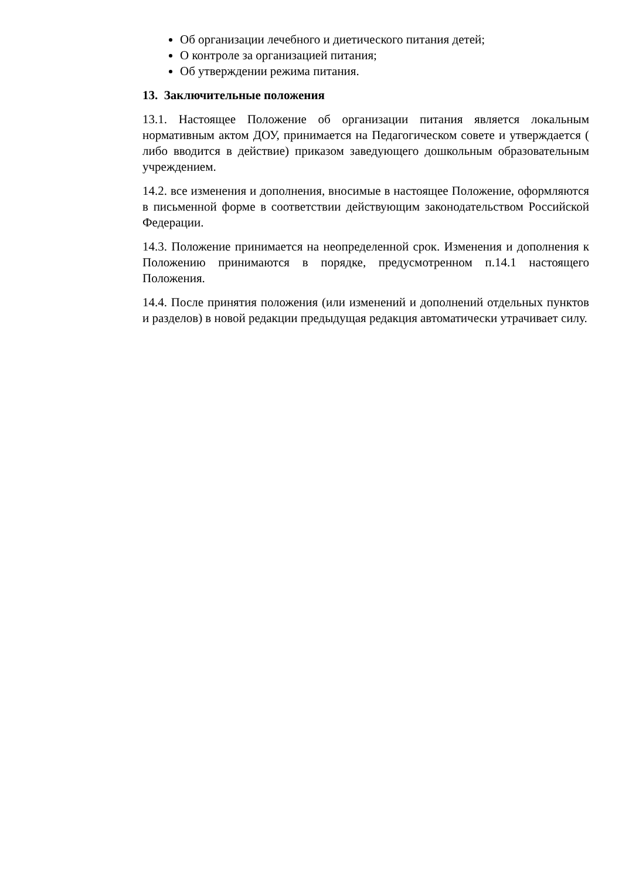Об организации лечебного и диетического питания детей;
О контроле за организацией питания;
Об утверждении режима питания.
13. Заключительные положения
13.1. Настоящее Положение об организации питания является локальным нормативным актом ДОУ, принимается на Педагогическом совете и утверждается ( либо вводится в действие) приказом заведующего дошкольным образовательным учреждением.
14.2. все изменения и дополнения, вносимые в настоящее Положение, оформляются в письменной форме в соответствии действующим законодательством Российской Федерации.
14.3. Положение принимается на неопределенной срок. Изменения и дополнения к Положению принимаются в порядке, предусмотренном п.14.1 настоящего Положения.
14.4. После принятия положения (или изменений и дополнений отдельных пунктов и разделов) в новой редакции предыдущая редакция автоматически утрачивает силу.